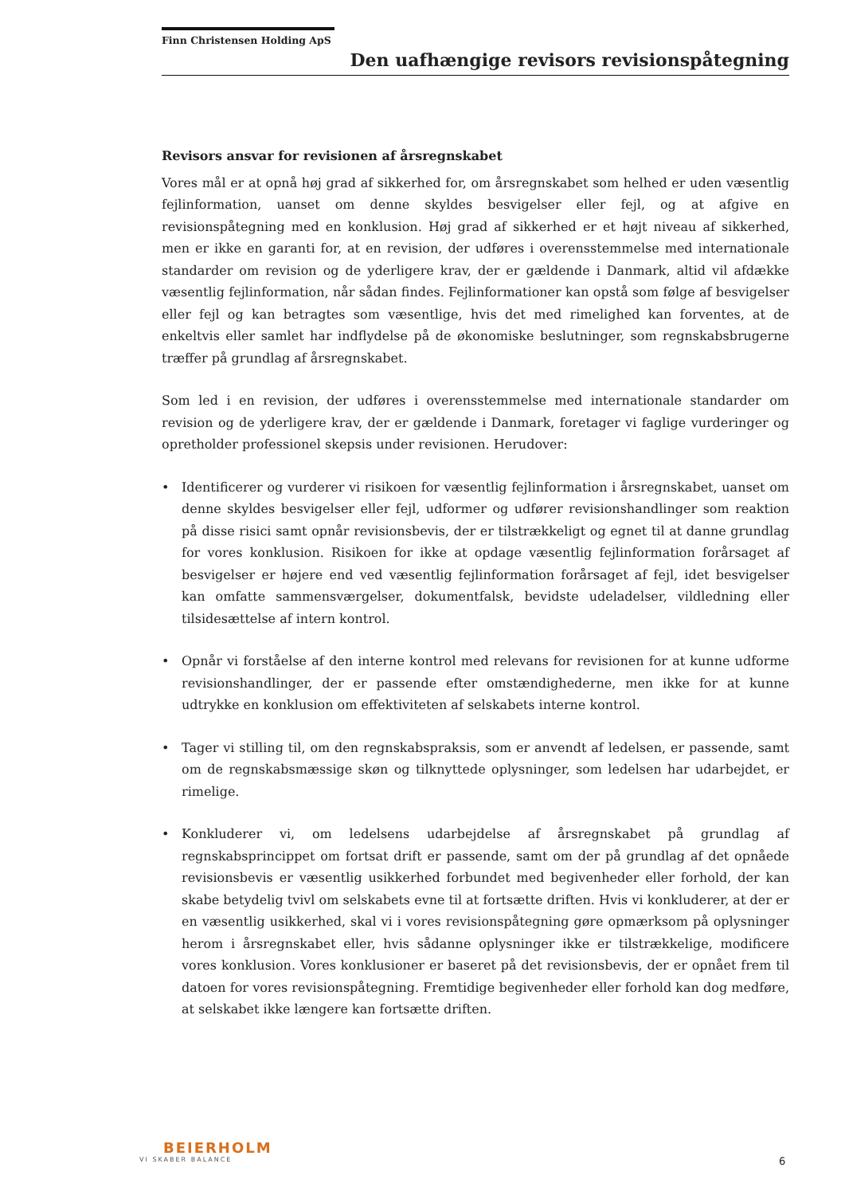Finn Christensen Holding ApS
Den uafhængige revisors revisionspåtegning
Revisors ansvar for revisionen af årsregnskabet
Vores mål er at opnå høj grad af sikkerhed for, om årsregnskabet som helhed er uden væsentlig fejlinformation, uanset om denne skyldes besvigelser eller fejl, og at afgive en revisionspåtegning med en konklusion. Høj grad af sikkerhed er et højt niveau af sikkerhed, men er ikke en garanti for, at en revision, der udføres i overensstemmelse med internationale standarder om revision og de yderligere krav, der er gældende i Danmark, altid vil afdække væsentlig fejlinformation, når sådan findes. Fejlinformationer kan opstå som følge af besvigelser eller fejl og kan betragtes som væsentlige, hvis det med rimelighed kan forventes, at de enkeltvis eller samlet har indflydelse på de økonomiske beslutninger, som regnskabsbrugerne træffer på grundlag af årsregnskabet.
Som led i en revision, der udføres i overensstemmelse med internationale standarder om revision og de yderligere krav, der er gældende i Danmark, foretager vi faglige vurderinger og opretholder professionel skepsis under revisionen. Herudover:
• Identificerer og vurderer vi risikoen for væsentlig fejlinformation i årsregnskabet, uanset om denne skyldes besvigelser eller fejl, udformer og udfører revisionshandlinger som reaktion på disse risici samt opnår revisionsbevis, der er tilstrækkeligt og egnet til at danne grundlag for vores konklusion. Risikoen for ikke at opdage væsentlig fejlinformation forårsaget af besvigelser er højere end ved væsentlig fejlinformation forårsaget af fejl, idet besvigelser kan omfatte sammensværgelser, dokumentfalsk, bevidste udeladelser, vildledning eller tilsidesættelse af intern kontrol.
• Opnår vi forståelse af den interne kontrol med relevans for revisionen for at kunne udforme revisionshandlinger, der er passende efter omstændighederne, men ikke for at kunne udtrykke en konklusion om effektiviteten af selskabets interne kontrol.
• Tager vi stilling til, om den regnskabspraksis, som er anvendt af ledelsen, er passende, samt om de regnskabsmæssige skøn og tilknyttede oplysninger, som ledelsen har udarbejdet, er rimelige.
• Konkluderer vi, om ledelsens udarbejdelse af årsregnskabet på grundlag af regnskabsprincippet om fortsat drift er passende, samt om der på grundlag af det opnåede revisionsbevis er væsentlig usikkerhed forbundet med begivenheder eller forhold, der kan skabe betydelig tvivl om selskabets evne til at fortsætte driften. Hvis vi konkluderer, at der er en væsentlig usikkerhed, skal vi i vores revisionspåtegning gøre opmærksom på oplysninger herom i årsregnskabet eller, hvis sådanne oplysninger ikke er tilstrækkelige, modificere vores konklusion. Vores konklusioner er baseret på det revisionsbevis, der er opnået frem til datoen for vores revisionspåtegning. Fremtidige begivenheder eller forhold kan dog medføre, at selskabet ikke længere kan fortsætte driften.
BEIERHOLM
VI SKABER BALANCE
6